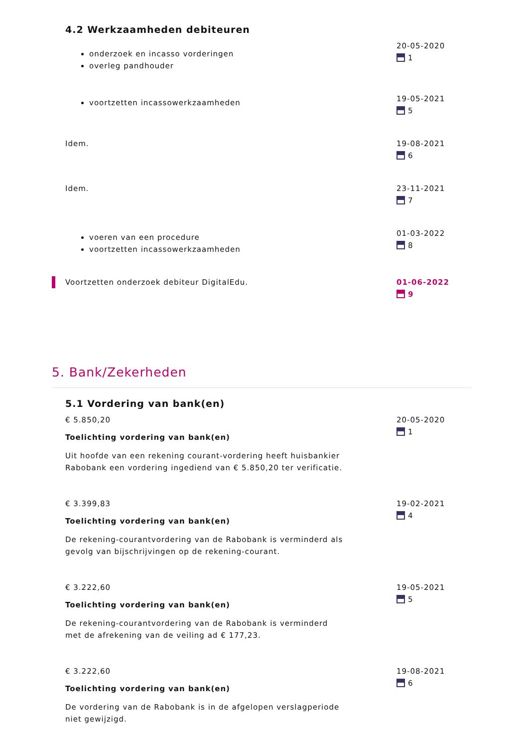4.2 Werkzaamheden debiteuren
onderzoek en incasso vorderingen
overleg pandhouder
20-05-2020
1
voortzetten incassowerkzaamheden
19-05-2021
5
Idem. 19-08-2021
6
Idem. 23-11-2021
7
voeren van een procedure
voortzetten incassowerkzaamheden
01-03-2022
8
Voortzetten onderzoek debiteur DigitalEdu. 01-06-2022
9
5. Bank/Zekerheden
5.1 Vordering van bank(en)
€ 5.850,20
Toelichting vordering van bank(en)
Uit hoofde van een rekening courant-vordering heeft huisbankier Rabobank een vordering ingediend van € 5.850,20 ter verificatie.
20-05-2020
1
€ 3.399,83
Toelichting vordering van bank(en)
De rekening-courantvordering van de Rabobank is verminderd als gevolg van bijschrijvingen op de rekening-courant.
19-02-2021
4
€ 3.222,60
Toelichting vordering van bank(en)
De rekening-courantvordering van de Rabobank is verminderd met de afrekening van de veiling ad € 177,23.
19-05-2021
5
€ 3.222,60
Toelichting vordering van bank(en)
De vordering van de Rabobank is in de afgelopen verslagperiode niet gewijzigd.
19-08-2021
6